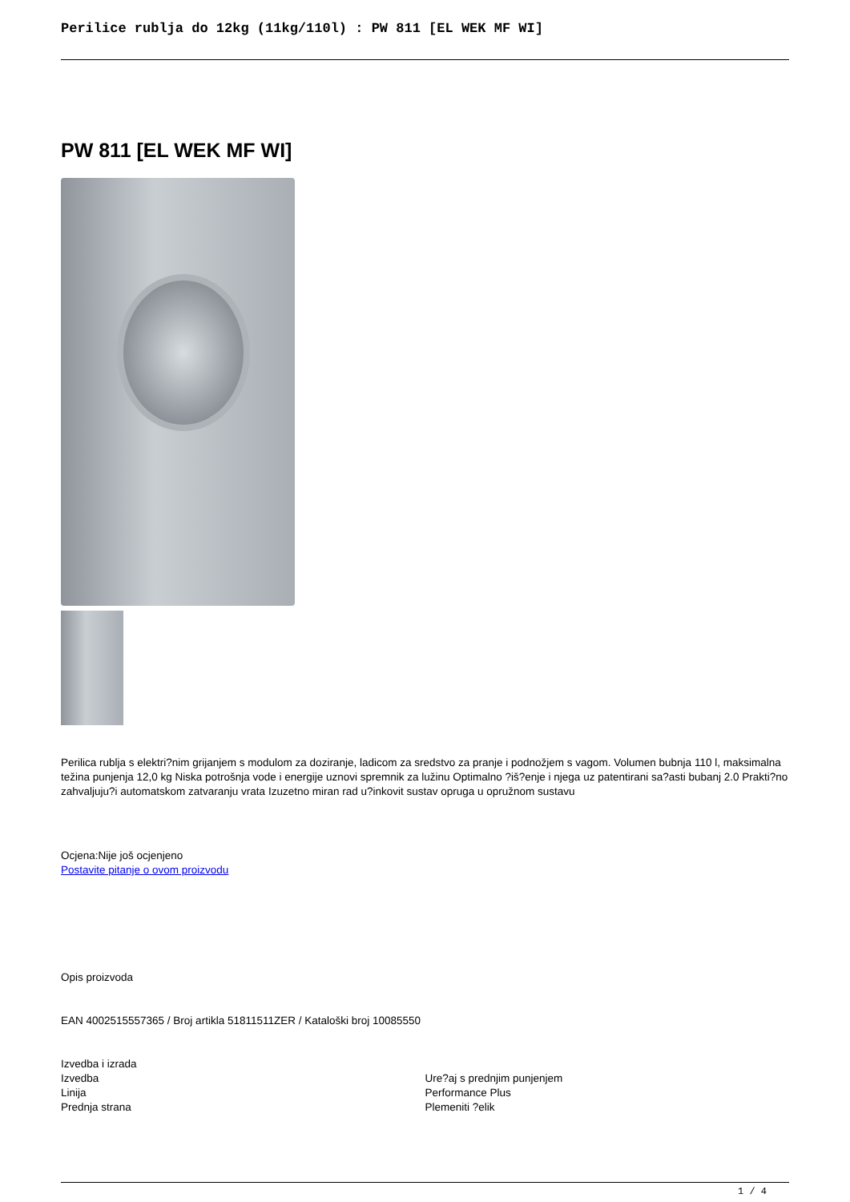Perilice rublja do 12kg (11kg/110l) : PW 811 [EL WEK MF WI]
PW 811 [EL WEK MF WI]
Perilica rublja s elektri?nim grijanjem s modulom za doziranje, ladicom za sredstvo za pranje i podnožjem s vagom. Volumen bubnja 110 l, maksimalna težina punjenja 12,0 kg Niska potrošnja vode i energije uznovi spremnik za lužinu Optimalno ?iš?enje i njega uz patentirani sa?asti bubanj 2.0 Prakti?no zahvaljuju?i automatskom zatvaranju vrata Izuzetno miran rad u?inkovit sustav opruga u opružnom sustavu
Ocjena:Nije još ocjenjeno
Postavite pitanje o ovom proizvodu
Opis proizvoda
EAN 4002515557365 / Broj artikla 51811511ZER / Kataloški broj 10085550
Izvedba i izrada
| Izvedba | Ure?aj s prednjim punjenjem |
| Linija | Performance Plus |
| Prednja strana | Plemeniti ?elik |
1 / 4